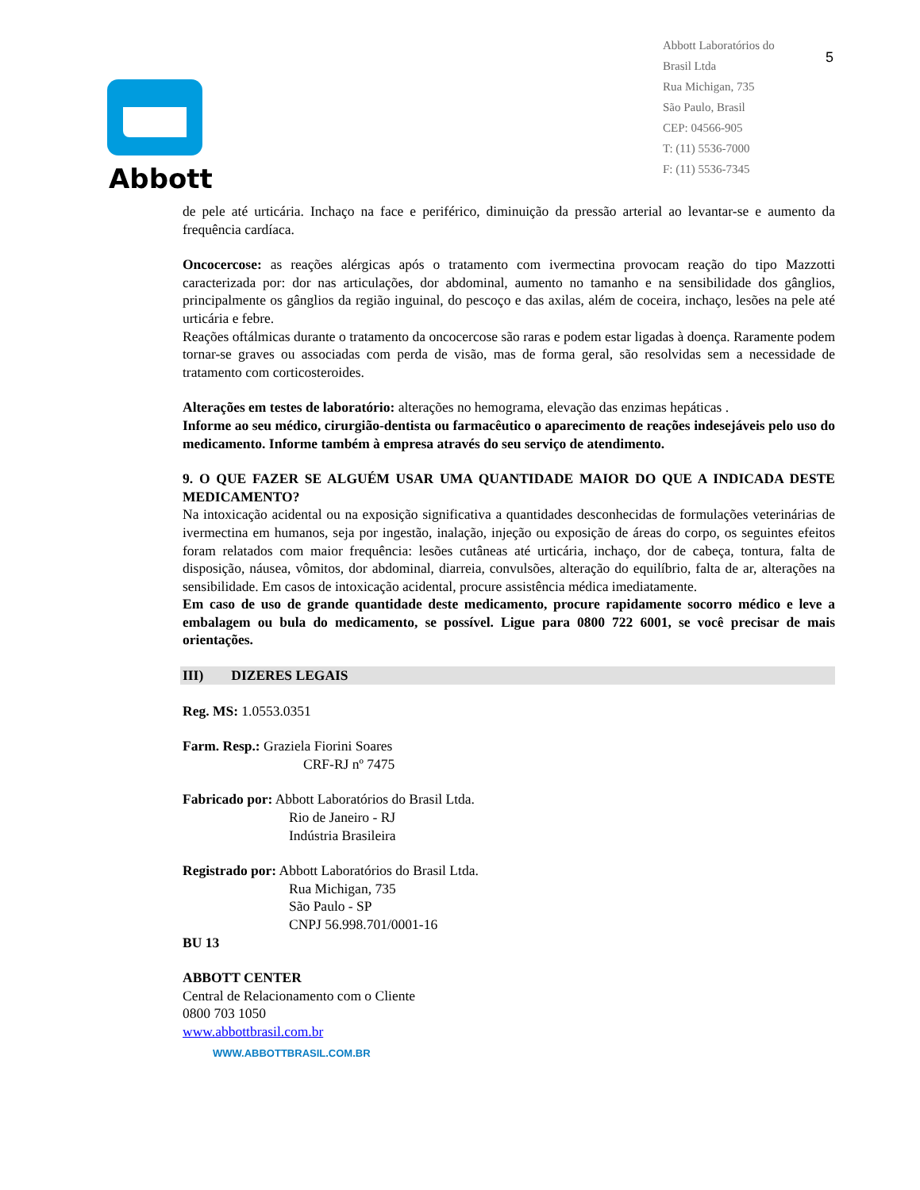Abbott
Abbott Laboratórios do
Brasil Ltda
Rua Michigan, 735
São Paulo, Brasil
CEP: 04566-905
T: (11) 5536-7000
F: (11) 5536-7345
5
de pele até urticária. Inchaço na face e periférico, diminuição da pressão arterial ao levantar-se e aumento da frequência cardíaca.
Oncocercose: as reações alérgicas após o tratamento com ivermectina provocam reação do tipo Mazzotti caracterizada por: dor nas articulações, dor abdominal, aumento no tamanho e na sensibilidade dos gânglios, principalmente os gânglios da região inguinal, do pescoço e das axilas, além de coceira, inchaço, lesões na pele até urticária e febre.
Reações oftálmicas durante o tratamento da oncocercose são raras e podem estar ligadas à doença. Raramente podem tornar-se graves ou associadas com perda de visão, mas de forma geral, são resolvidas sem a necessidade de tratamento com corticosteroides.
Alterações em testes de laboratório: alterações no hemograma, elevação das enzimas hepáticas .
Informe ao seu médico, cirurgião-dentista ou farmacêutico o aparecimento de reações indesejáveis pelo uso do medicamento. Informe também à empresa através do seu serviço de atendimento.
9. O QUE FAZER SE ALGUÉM USAR UMA QUANTIDADE MAIOR DO QUE A INDICADA DESTE MEDICAMENTO?
Na intoxicação acidental ou na exposição significativa a quantidades desconhecidas de formulações veterinárias de ivermectina em humanos, seja por ingestão, inalação, injeção ou exposição de áreas do corpo, os seguintes efeitos foram relatados com maior frequência: lesões cutâneas até urticária, inchaço, dor de cabeça, tontura, falta de disposição, náusea, vômitos, dor abdominal, diarreia, convulsões, alteração do equilíbrio, falta de ar, alterações na sensibilidade. Em casos de intoxicação acidental, procure assistência médica imediatamente.
Em caso de uso de grande quantidade deste medicamento, procure rapidamente socorro médico e leve a embalagem ou bula do medicamento, se possível. Ligue para 0800 722 6001, se você precisar de mais orientações.
III) DIZERES LEGAIS
Reg. MS: 1.0553.0351
Farm. Resp.: Graziela Fiorini Soares
CRF-RJ nº 7475
Fabricado por: Abbott Laboratórios do Brasil Ltda.
Rio de Janeiro - RJ
Indústria Brasileira
Registrado por: Abbott Laboratórios do Brasil Ltda.
Rua Michigan, 735
São Paulo - SP
CNPJ 56.998.701/0001-16
BU 13
ABBOTT CENTER
Central de Relacionamento com o Cliente
0800 703 1050
www.abbottbrasil.com.br
WWW.ABBOTTBRASIL.COM.BR